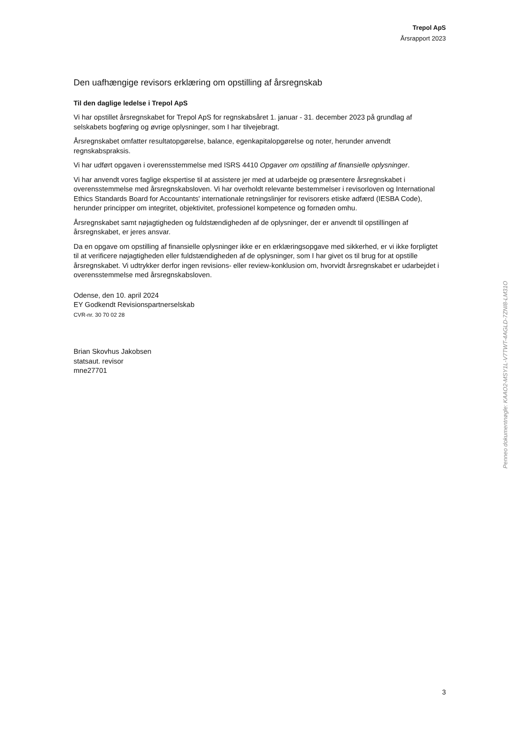Trepol ApS
Årsrapport 2023
Den uafhængige revisors erklæring om opstilling af årsregnskab
Til den daglige ledelse i Trepol ApS
Vi har opstillet årsregnskabet for Trepol ApS for regnskabsåret 1. januar - 31. december 2023 på grundlag af selskabets bogføring og øvrige oplysninger, som I har tilvejebragt.
Årsregnskabet omfatter resultatopgørelse, balance, egenkapitalopgørelse og noter, herunder anvendt regnskabspraksis.
Vi har udført opgaven i overensstemmelse med ISRS 4410 Opgaver om opstilling af finansielle oplysninger.
Vi har anvendt vores faglige ekspertise til at assistere jer med at udarbejde og præsentere årsregnskabet i overensstemmelse med årsregnskabsloven. Vi har overholdt relevante bestemmelser i revisorloven og International Ethics Standards Board for Accountants' internationale retningslinjer for revisorers etiske adfærd (IESBA Code), herunder principper om integritet, objektivitet, professionel kompetence og fornøden omhu.
Årsregnskabet samt nøjagtigheden og fuldstændigheden af de oplysninger, der er anvendt til opstillingen af årsregnskabet, er jeres ansvar.
Da en opgave om opstilling af finansielle oplysninger ikke er en erklæringsopgave med sikkerhed, er vi ikke forpligtet til at verificere nøjagtigheden eller fuldstændigheden af de oplysninger, som I har givet os til brug for at opstille årsregnskabet. Vi udtrykker derfor ingen revisions- eller review-konklusion om, hvorvidt årsregnskabet er udarbejdet i overensstemmelse med årsregnskabsloven.
Odense, den 10. april 2024
EY Godkendt Revisionspartnerselskab
CVR-nr. 30 70 02 28
Brian Skovhus Jakobsen
statsaut. revisor
mne27701
Penneo dokumentnøgle: KAAO2-MSY1L-V7TWT-4AGLD-7ZNI8-LM31O
3